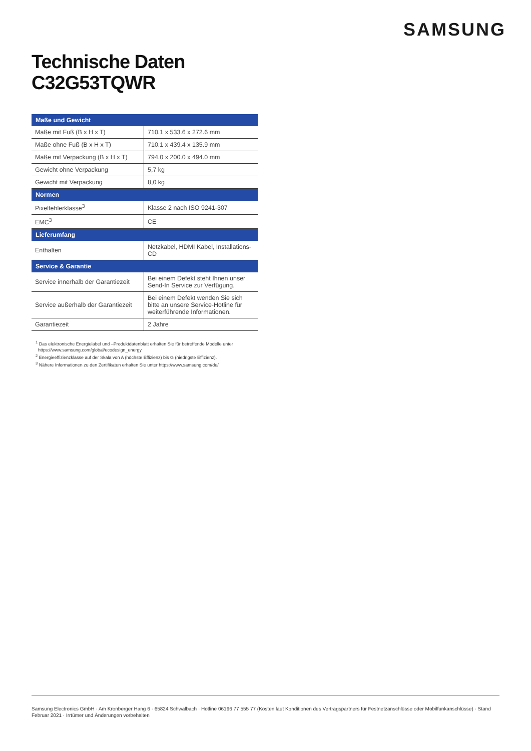SAMSUNG
Technische Daten
C32G53TQWR
| Maße und Gewicht | |
| --- | --- |
| Maße mit Fuß (B x H x T) | 710.1 x 533.6 x 272.6 mm |
| Maße ohne Fuß (B x H x T) | 710.1 x 439.4 x 135.9 mm |
| Maße mit Verpackung (B x H x T) | 794.0 x 200.0 x 494.0 mm |
| Gewicht ohne Verpackung | 5,7 kg |
| Gewicht mit Verpackung | 8,0 kg |
| Normen | |
| Pixelfehlerklasse<sup>3</sup> | Klasse 2 nach ISO 9241-307 |
| EMC<sup>3</sup> | CE |
| Lieferumfang | |
| Enthalten | Netzkabel, HDMI Kabel, Installations-CD |
| Service & Garantie | |
| Service innerhalb der Garantiezeit | Bei einem Defekt steht Ihnen unser Send-In Service zur Verfügung. |
| Service außerhalb der Garantiezeit | Bei einem Defekt wenden Sie sich bitte an unsere Service-Hotline für weiterführende Informationen. |
| Garantiezeit | 2 Jahre |
<sup>1</sup> Das elektronische Energielabel und –Produktdatenblatt erhalten Sie für betreffende Modelle unter
https://www.samsung.com/global/ecodesign_energy
<sup>2</sup> Energieeffizienzklasse auf der Skala von A (höchste Effizienz) bis G (niedrigste Effizienz).
<sup>3</sup> Nähere Informationen zu den Zertifikaten erhalten Sie unter https://www.samsung.com/de/
Samsung Electronics GmbH · Am Kronberger Hang 6 · 65824 Schwalbach · Hotline 06196 77 555 77 (Kosten laut Konditionen des Vertragspartners für Festnetzanschlüsse oder Mobilfunkanschlüsse) · Stand Februar 2021 · Irrtümer und Änderungen vorbehalten